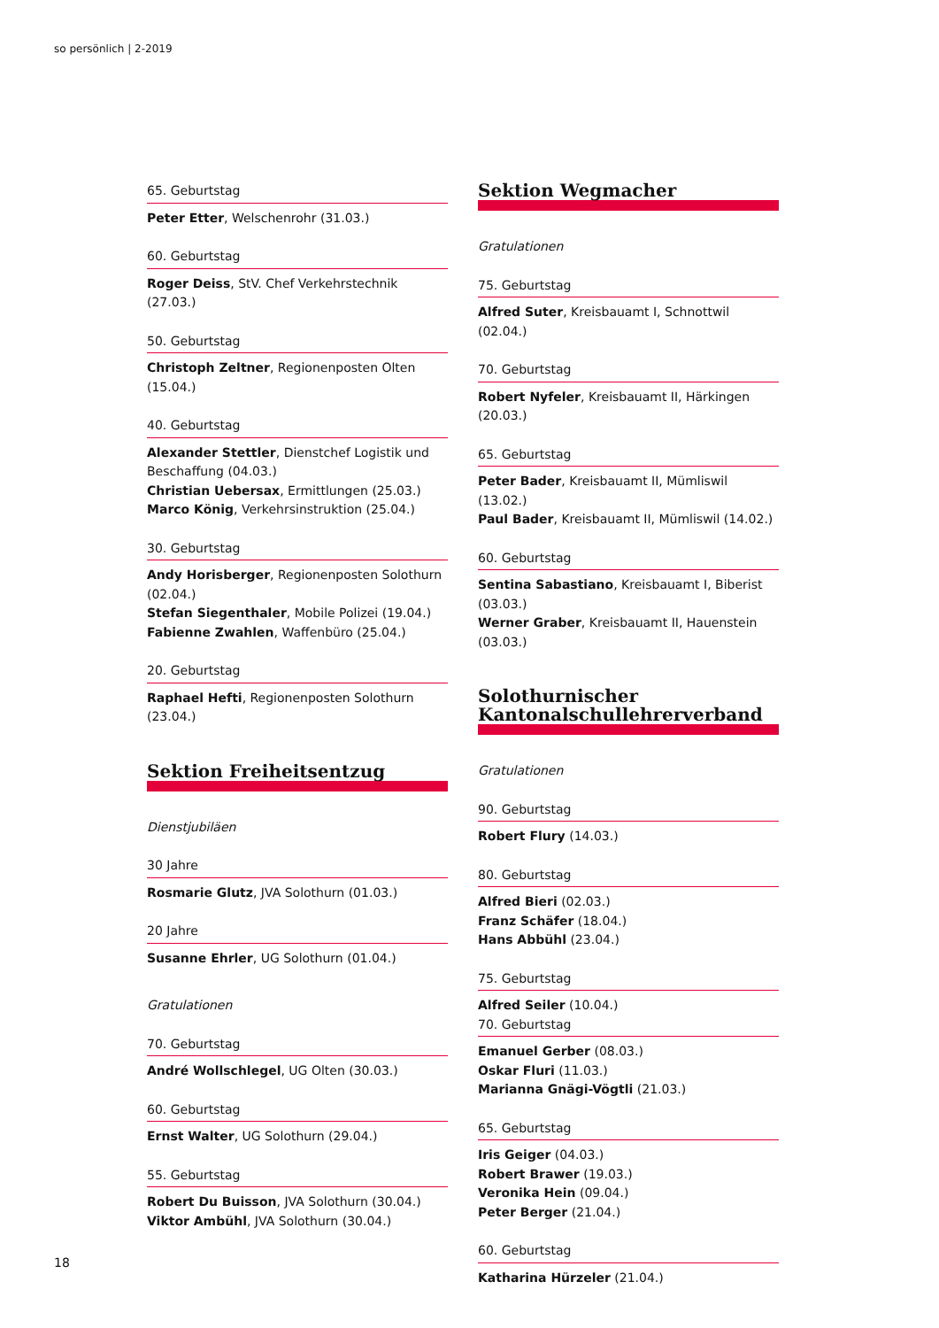so persönlich | 2-2019
65. Geburtstag
Peter Etter, Welschenrohr (31.03.)
60. Geburtstag
Roger Deiss, StV. Chef Verkehrstechnik (27.03.)
50. Geburtstag
Christoph Zeltner, Regionenposten Olten (15.04.)
40. Geburtstag
Alexander Stettler, Dienstchef Logistik und Beschaffung (04.03.)
Christian Uebersax, Ermittlungen (25.03.)
Marco König, Verkehrsinstruktion (25.04.)
30. Geburtstag
Andy Horisberger, Regionenposten Solothurn (02.04.)
Stefan Siegenthaler, Mobile Polizei (19.04.)
Fabienne Zwahlen, Waffenbüro (25.04.)
20. Geburtstag
Raphael Hefti, Regionenposten Solothurn (23.04.)
Sektion Freiheitsentzug
Dienstjubiläen
30 Jahre
Rosmarie Glutz, JVA Solothurn (01.03.)
20 Jahre
Susanne Ehrler, UG Solothurn (01.04.)
Gratulationen
70. Geburtstag
André Wollschlegel, UG Olten (30.03.)
60. Geburtstag
Ernst Walter, UG Solothurn (29.04.)
55. Geburtstag
Robert Du Buisson, JVA Solothurn (30.04.)
Viktor Ambühl, JVA Solothurn (30.04.)
Sektion Wegmacher
Gratulationen
75. Geburtstag
Alfred Suter, Kreisbauamt I, Schnottwil (02.04.)
70. Geburtstag
Robert Nyfeler, Kreisbauamt II, Härkingen (20.03.)
65. Geburtstag
Peter Bader, Kreisbauamt II, Mümliswil (13.02.)
Paul Bader, Kreisbauamt II, Mümliswil (14.02.)
60. Geburtstag
Sentina Sabastiano, Kreisbauamt I, Biberist (03.03.)
Werner Graber, Kreisbauamt II, Hauenstein (03.03.)
Solothurnischer Kantonalschullehrerverband
Gratulationen
90. Geburtstag
Robert Flury (14.03.)
80. Geburtstag
Alfred Bieri (02.03.)
Franz Schäfer (18.04.)
Hans Abbühl (23.04.)
75. Geburtstag
Alfred Seiler (10.04.)
70. Geburtstag
Emanuel Gerber (08.03.)
Oskar Fluri (11.03.)
Marianna Gnägi-Vögtli (21.03.)
65. Geburtstag
Iris Geiger (04.03.)
Robert Brawer (19.03.)
Veronika Hein (09.04.)
Peter Berger (21.04.)
60. Geburtstag
Katharina Hürzeler (21.04.)
18